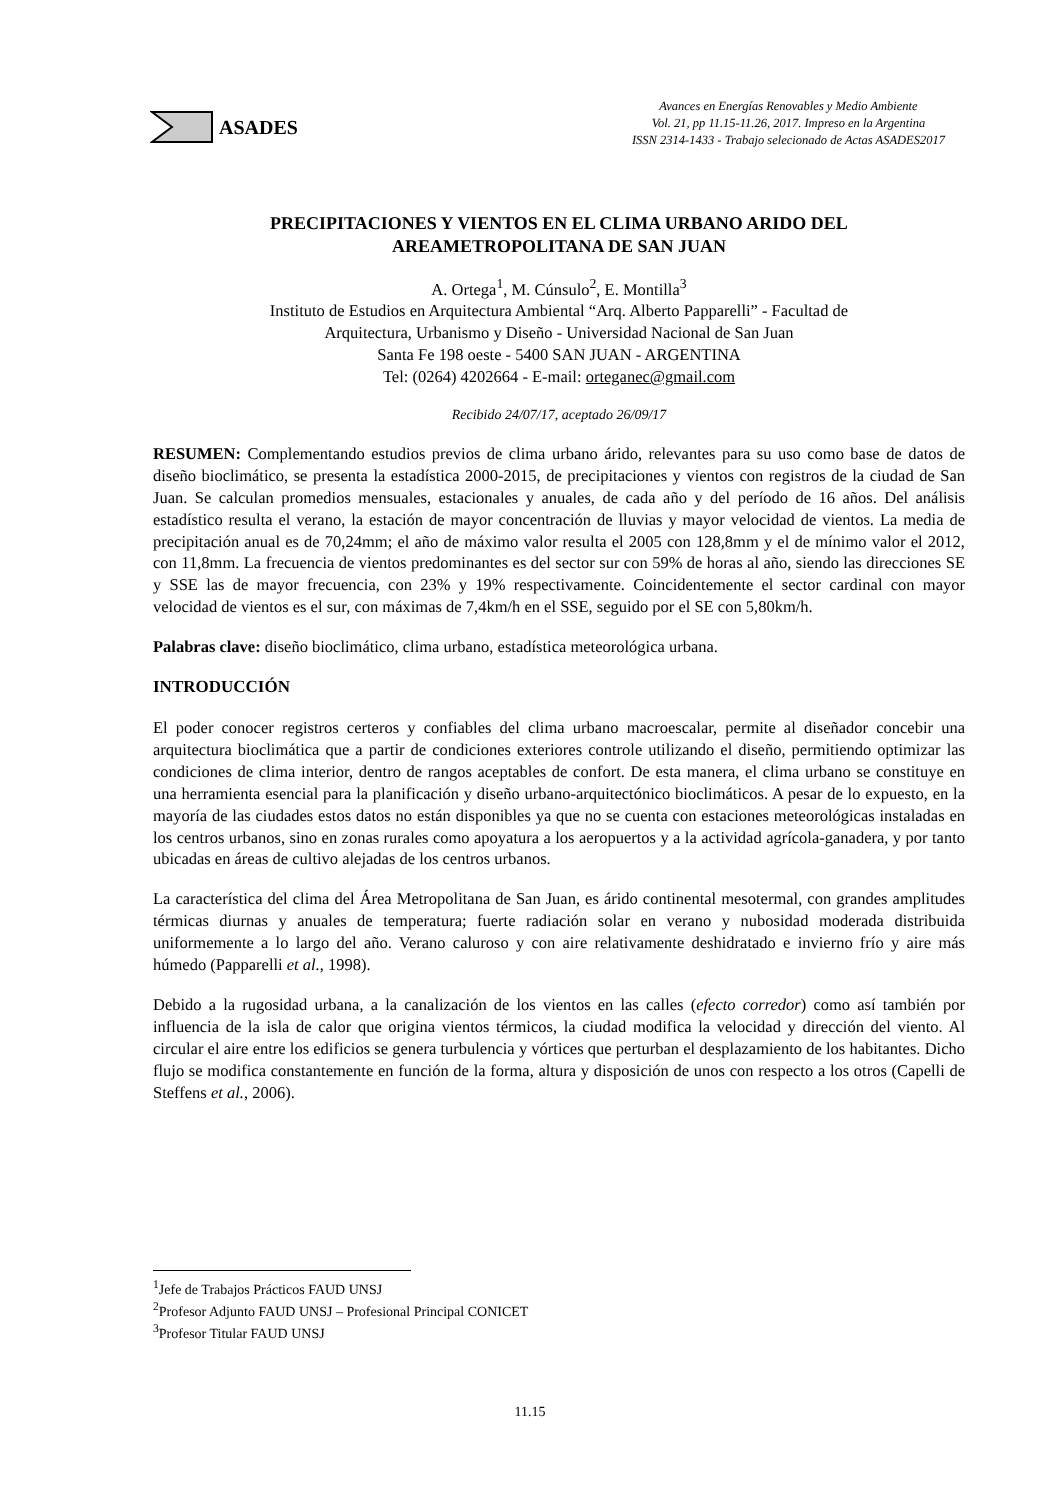ASADES
Avances en Energías Renovables y Medio Ambiente
Vol. 21, pp 11.15-11.26, 2017. Impreso en la Argentina
ISSN 2314-1433 - Trabajo selecionado de Actas ASADES2017
PRECIPITACIONES Y VIENTOS EN EL CLIMA URBANO ARIDO DEL
AREAMETROPOLITANA DE SAN JUAN
A. Ortega<sup>1</sup>, M. Cúnsulo<sup>2</sup>, E. Montilla<sup>3</sup>
Instituto de Estudios en Arquitectura Ambiental “Arq. Alberto Papparelli” - Facultad de
Arquitectura, Urbanismo y Diseño - Universidad Nacional de San Juan
Santa Fe 198 oeste - 5400 SAN JUAN - ARGENTINA
Tel: (0264) 4202664 - E-mail: orteganec@gmail.com
Recibido 24/07/17, aceptado 26/09/17
RESUMEN: Complementando estudios previos de clima urbano árido, relevantes para su uso como base de datos de diseño bioclimático, se presenta la estadística 2000-2015, de precipitaciones y vientos con registros de la ciudad de San Juan. Se calculan promedios mensuales, estacionales y anuales, de cada año y del período de 16 años. Del análisis estadístico resulta el verano, la estación de mayor concentración de lluvias y mayor velocidad de vientos. La media de precipitación anual es de 70,24mm; el año de máximo valor resulta el 2005 con 128,8mm y el de mínimo valor el 2012, con 11,8mm. La frecuencia de vientos predominantes es del sector sur con 59% de horas al año, siendo las direcciones SE y SSE las de mayor frecuencia, con 23% y 19% respectivamente. Coincidentemente el sector cardinal con mayor velocidad de vientos es el sur, con máximas de 7,4km/h en el SSE, seguido por el SE con 5,80km/h.
Palabras clave: diseño bioclimático, clima urbano, estadística meteorológica urbana.
INTRODUCCIÓN
El poder conocer registros certeros y confiables del clima urbano macroescalar, permite al diseñador concebir una arquitectura bioclimática que a partir de condiciones exteriores controle utilizando el diseño, permitiendo optimizar las condiciones de clima interior, dentro de rangos aceptables de confort. De esta manera, el clima urbano se constituye en una herramienta esencial para la planificación y diseño urbano-arquitectónico bioclimáticos. A pesar de lo expuesto, en la mayoría de las ciudades estos datos no están disponibles ya que no se cuenta con estaciones meteorológicas instaladas en los centros urbanos, sino en zonas rurales como apoyatura a los aeropuertos y a la actividad agrícola-ganadera, y por tanto ubicadas en áreas de cultivo alejadas de los centros urbanos.
La característica del clima del Área Metropolitana de San Juan, es árido continental mesotermal, con grandes amplitudes térmicas diurnas y anuales de temperatura; fuerte radiación solar en verano y nubosidad moderada distribuida uniformemente a lo largo del año. Verano caluroso y con aire relativamente deshidratado e invierno frío y aire más húmedo (Papparelli et al., 1998).
Debido a la rugosidad urbana, a la canalización de los vientos en las calles (efecto corredor) como así también por influencia de la isla de calor que origina vientos térmicos, la ciudad modifica la velocidad y dirección del viento. Al circular el aire entre los edificios se genera turbulencia y vórtices que perturban el desplazamiento de los habitantes. Dicho flujo se modifica constantemente en función de la forma, altura y disposición de unos con respecto a los otros (Capelli de Steffens et al., 2006).
<sup>1</sup> Jefe de Trabajos Prácticos FAUD UNSJ
<sup>2</sup> Profesor Adjunto FAUD UNSJ – Profesional Principal CONICET
<sup>3</sup> Profesor Titular FAUD UNSJ
11.15